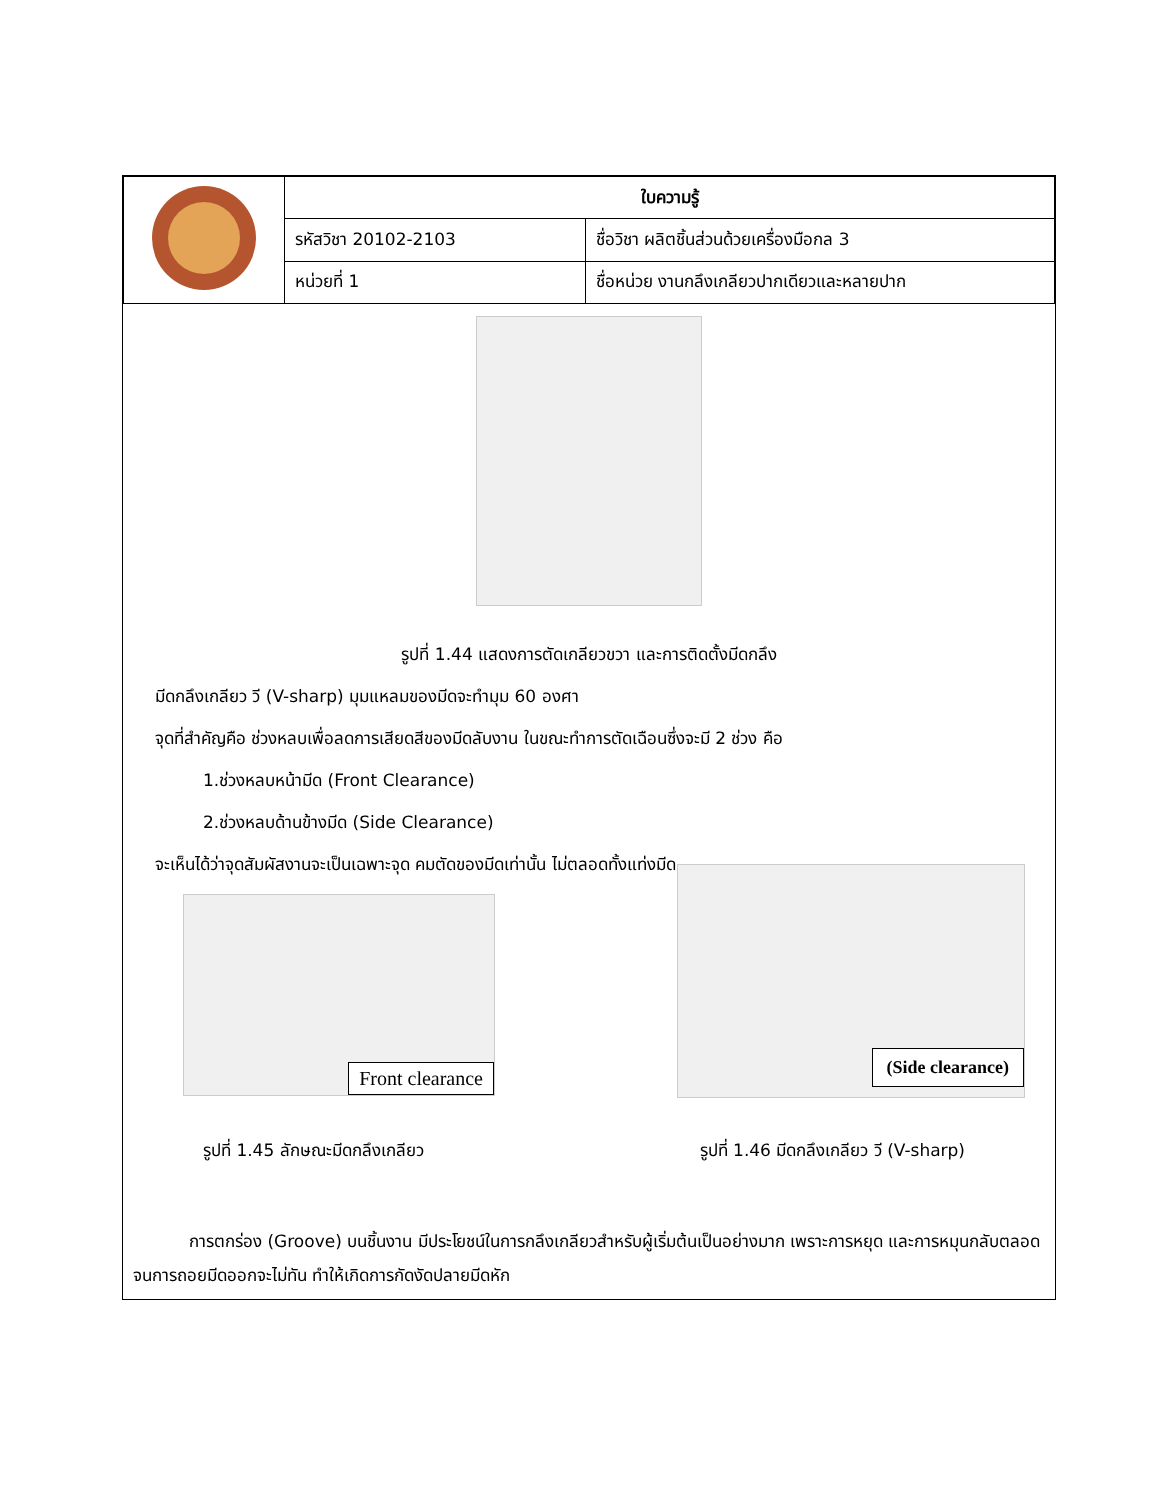| | ใบความรู้ | |
| | รหัสวิชา 20102-2103 | ชื่อวิชา ผลิตชิ้นส่วนด้วยเครื่องมือกล 3 |
| | หน่วยที่ 1 | ชื่อหน่วย งานกลึงเกลียวปากเดียวและหลายปาก |
รูปที่ 1.44 แสดงการตัดเกลียวขวา และการติดตั้งมีดกลึง
มีดกลึงเกลียว วี (V-sharp) มุมแหลมของมีดจะทำมุม 60 องศา
จุดที่สำคัญคือ ช่วงหลบเพื่อลดการเสียดสีของมีดลับงาน ในขณะทำการตัดเฉือนซึ่งจะมี 2 ช่วง คือ
1.ช่วงหลบหน้ามีด (Front Clearance)
2.ช่วงหลบด้านข้างมีด (Side Clearance)
จะเห็นได้ว่าจุดสัมผัสงานจะเป็นเฉพาะจุด คมตัดของมีดเท่านั้น ไม่ตลอดทั้งแท่งมีด
Front clearance
(Side clearance)
รูปที่ 1.45 ลักษณะมีดกลึงเกลียว รูปที่ 1.46 มีดกลึงเกลียว วี (V-sharp)
การตกร่อง (Groove) บนชิ้นงาน มีประโยชน์ในการกลึงเกลียวสำหรับผู้เริ่มต้นเป็นอย่างมาก เพราะการหยุด และการหมุนกลับตลอดจนการถอยมีดออกจะไม่ทัน ทำให้เกิดการกัดงัดปลายมีดหัก